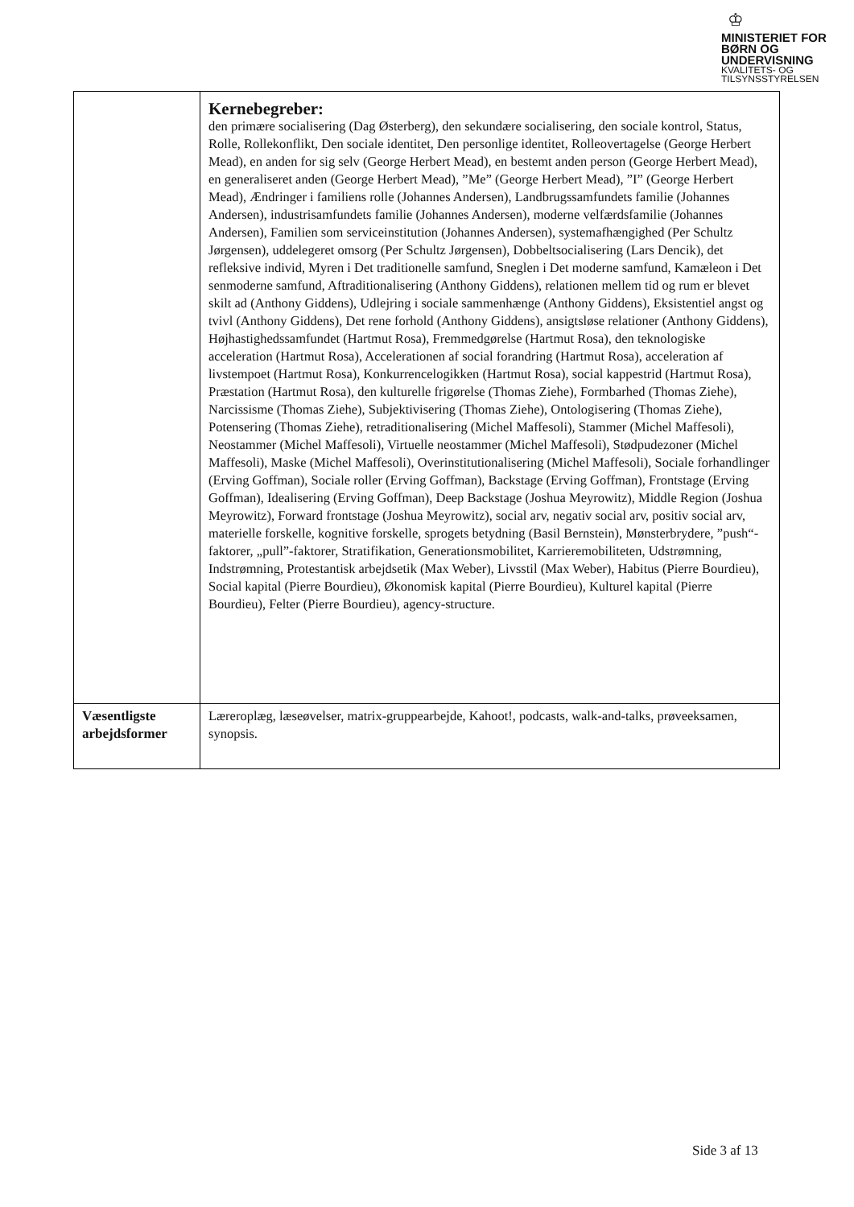♔
MINISTERIET FOR
BØRN OG
UNDERVISNING
KVALITETS- OG
TILSYNSSTYRELSEN
| | Kernebegreber: den primære socialisering (Dag Østerberg), den sekundære socialisering, den sociale kontrol, Status, Rolle, Rollekonflikt, Den sociale identitet, Den personlige identitet, Rolleovertagelse (George Herbert Mead), en anden for sig selv (George Herbert Mead), en bestemt anden person (George Herbert Mead), en generaliseret anden (George Herbert Mead), ”Me” (George Herbert Mead), ”I” (George Herbert Mead), Ændringer i familiens rolle (Johannes Andersen), Landbrugssamfundets familie (Johannes Andersen), industrisamfundets familie (Johannes Andersen), moderne velfærdsfamilie (Johannes Andersen), Familien som serviceinstitution (Johannes Andersen), systemafhængighed (Per Schultz Jørgensen), uddelegeret omsorg (Per Schultz Jørgensen), Dobbeltsocialisering (Lars Dencik), det refleksive individ, Myren i Det traditionelle samfund, Sneglen i Det moderne samfund, Kamæleon i Det senmoderne samfund, Aftraditionalisering (Anthony Giddens), relationen mellem tid og rum er blevet skilt ad (Anthony Giddens), Udlejring i sociale sammenhænge (Anthony Giddens), Eksistentiel angst og tvivl (Anthony Giddens), Det rene forhold (Anthony Giddens), ansigtsløse relationer (Anthony Giddens), Højhastighedssamfundet (Hartmut Rosa), Fremmedgørelse (Hartmut Rosa), den teknologiske acceleration (Hartmut Rosa), Accelerationen af social forandring (Hartmut Rosa), acceleration af livstempoet (Hartmut Rosa), Konkurrencelogikken (Hartmut Rosa), social kappestrid (Hartmut Rosa), Præstation (Hartmut Rosa), den kulturelle frigørelse (Thomas Ziehe), Formbarhed (Thomas Ziehe), Narcissisme (Thomas Ziehe), Subjektivisering (Thomas Ziehe), Ontologisering (Thomas Ziehe), Potensering (Thomas Ziehe), retraditionalisering (Michel Maffesoli), Stammer (Michel Maffesoli), Neostammer (Michel Maffesoli), Virtuelle neostammer (Michel Maffesoli), Stødpudezoner (Michel Maffesoli), Maske (Michel Maffesoli), Overinstitutionalisering (Michel Maffesoli), Sociale forhandlinger (Erving Goffman), Sociale roller (Erving Goffman), Backstage (Erving Goffman), Frontstage (Erving Goffman), Idealisering (Erving Goffman), Deep Backstage (Joshua Meyrowitz), Middle Region (Joshua Meyrowitz), Forward frontstage (Joshua Meyrowitz), social arv, negativ social arv, positiv social arv, materielle forskelle, kognitive forskelle, sprogets betydning (Basil Bernstein), Mønsterbrydere, ”push“-faktorer, „pull”-faktorer, Stratifikation, Generationsmobilitet, Karrieremobiliteten, Udstrømning, Indstrømning, Protestantisk arbejdsetik (Max Weber), Livsstil (Max Weber), Habitus (Pierre Bourdieu), Social kapital (Pierre Bourdieu), Økonomisk kapital (Pierre Bourdieu), Kulturel kapital (Pierre Bourdieu), Felter (Pierre Bourdieu), agency-structure. |
| Væsentligste arbejdsformer | Lærer­oplæg, læseøvelser, matrix-gruppearbejde, Kahoot!, podcasts, walk-and-talks, prøveeksamen, synopsis. |
Side 3 af 13